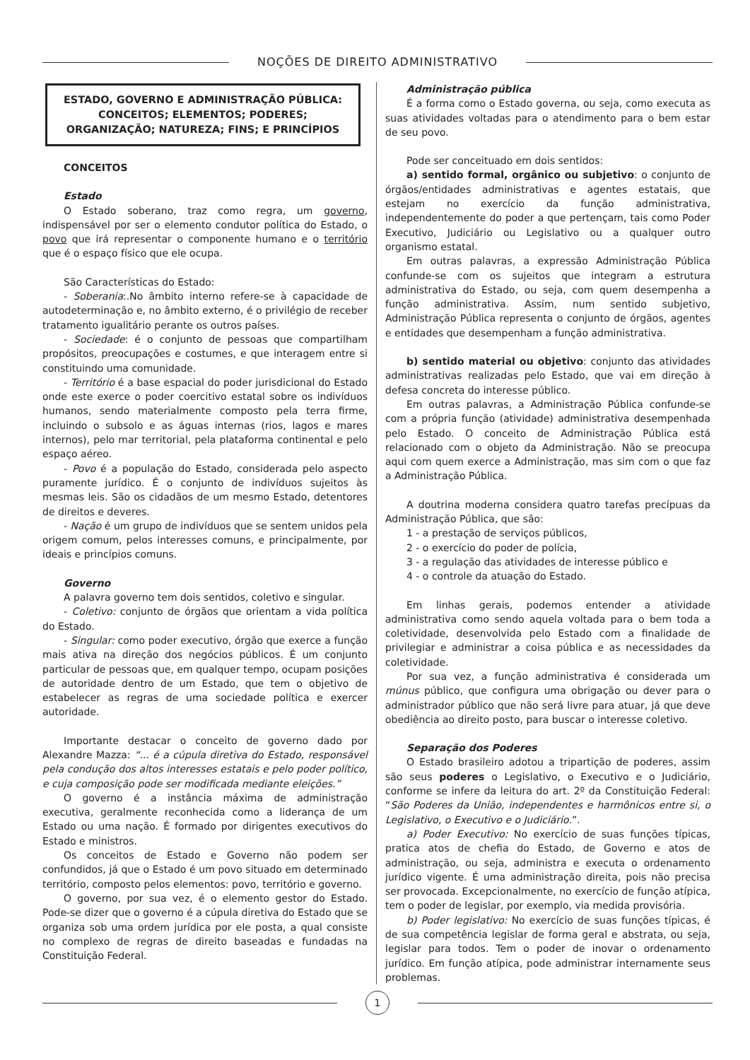NOÇÕES DE DIREITO ADMINISTRATIVO
ESTADO, GOVERNO E ADMINISTRAÇÃO PÚBLICA: CONCEITOS; ELEMENTOS; PODERES; ORGANIZAÇÃO; NATUREZA; FINS; E PRINCÍPIOS
CONCEITOS
Estado
O Estado soberano, traz como regra, um governo, indispensável por ser o elemento condutor política do Estado, o povo que irá representar o componente humano e o território que é o espaço físico que ele ocupa.
São Características do Estado:
- Soberania:.No âmbito interno refere-se à capacidade de autodeterminação e, no âmbito externo, é o privilégio de receber tratamento igualitário perante os outros países.
- Sociedade: é o conjunto de pessoas que compartilham propósitos, preocupações e costumes, e que interagem entre si constituindo uma comunidade.
- Território é a base espacial do poder jurisdicional do Estado onde este exerce o poder coercitivo estatal sobre os indivíduos humanos, sendo materialmente composto pela terra firme, incluindo o subsolo e as águas internas (rios, lagos e mares internos), pelo mar territorial, pela plataforma continental e pelo espaço aéreo.
- Povo é a população do Estado, considerada pelo aspecto puramente jurídico. É o conjunto de indivíduos sujeitos às mesmas leis. São os cidadãos de um mesmo Estado, detentores de direitos e deveres.
- Nação é um grupo de indivíduos que se sentem unidos pela origem comum, pelos interesses comuns, e principalmente, por ideais e princípios comuns.
Governo
A palavra governo tem dois sentidos, coletivo e singular.
- Coletivo: conjunto de órgãos que orientam a vida política do Estado.
- Singular: como poder executivo, órgão que exerce a função mais ativa na direção dos negócios públicos. É um conjunto particular de pessoas que, em qualquer tempo, ocupam posições de autoridade dentro de um Estado, que tem o objetivo de estabelecer as regras de uma sociedade política e exercer autoridade.
Importante destacar o conceito de governo dado por Alexandre Mazza: “... é a cúpula diretiva do Estado, responsável pela condução dos altos interesses estatais e pelo poder político, e cuja composição pode ser modificada mediante eleições.”
O governo é a instância máxima de administração executiva, geralmente reconhecida como a liderança de um Estado ou uma nação. É formado por dirigentes executivos do Estado e ministros.
Os conceitos de Estado e Governo não podem ser confundidos, já que o Estado é um povo situado em determinado território, composto pelos elementos: povo, território e governo.
O governo, por sua vez, é o elemento gestor do Estado. Pode-se dizer que o governo é a cúpula diretiva do Estado que se organiza sob uma ordem jurídica por ele posta, a qual consiste no complexo de regras de direito baseadas e fundadas na Constituição Federal.
Administração pública
É a forma como o Estado governa, ou seja, como executa as suas atividades voltadas para o atendimento para o bem estar de seu povo.
Pode ser conceituado em dois sentidos:
a) sentido formal, orgânico ou subjetivo: o conjunto de órgãos/entidades administrativas e agentes estatais, que estejam no exercício da função administrativa, independentemente do poder a que pertençam, tais como Poder Executivo, Judiciário ou Legislativo ou a qualquer outro organismo estatal.
Em outras palavras, a expressão Administração Pública confunde-se com os sujeitos que integram a estrutura administrativa do Estado, ou seja, com quem desempenha a função administrativa. Assim, num sentido subjetivo, Administração Pública representa o conjunto de órgãos, agentes e entidades que desempenham a função administrativa.
b) sentido material ou objetivo: conjunto das atividades administrativas realizadas pelo Estado, que vai em direção à defesa concreta do interesse público.
Em outras palavras, a Administração Pública confunde-se com a própria função (atividade) administrativa desempenhada pelo Estado. O conceito de Administração Pública está relacionado com o objeto da Administração. Não se preocupa aqui com quem exerce a Administração, mas sim com o que faz a Administração Pública.
A doutrina moderna considera quatro tarefas precípuas da Administração Pública, que são:
1 - a prestação de serviços públicos,
2 - o exercício do poder de polícia,
3 - a regulação das atividades de interesse público e
4 - o controle da atuação do Estado.
Em linhas gerais, podemos entender a atividade administrativa como sendo aquela voltada para o bem toda a coletividade, desenvolvida pelo Estado com a finalidade de privilegiar e administrar a coisa pública e as necessidades da coletividade.
Por sua vez, a função administrativa é considerada um múnus público, que configura uma obrigação ou dever para o administrador público que não será livre para atuar, já que deve obediência ao direito posto, para buscar o interesse coletivo.
Separação dos Poderes
O Estado brasileiro adotou a tripartição de poderes, assim são seus poderes o Legislativo, o Executivo e o Judiciário, conforme se infere da leitura do art. 2º da Constituição Federal: “São Poderes da União, independentes e harmônicos entre si, o Legislativo, o Executivo e o Judiciário.”.
a) Poder Executivo: No exercício de suas funções típicas, pratica atos de chefia do Estado, de Governo e atos de administração, ou seja, administra e executa o ordenamento jurídico vigente. É uma administração direita, pois não precisa ser provocada. Excepcionalmente, no exercício de função atípica, tem o poder de legislar, por exemplo, via medida provisória.
b) Poder legislativo: No exercício de suas funções típicas, é de sua competência legislar de forma geral e abstrata, ou seja, legislar para todos. Tem o poder de inovar o ordenamento jurídico. Em função atípica, pode administrar internamente seus problemas.
1